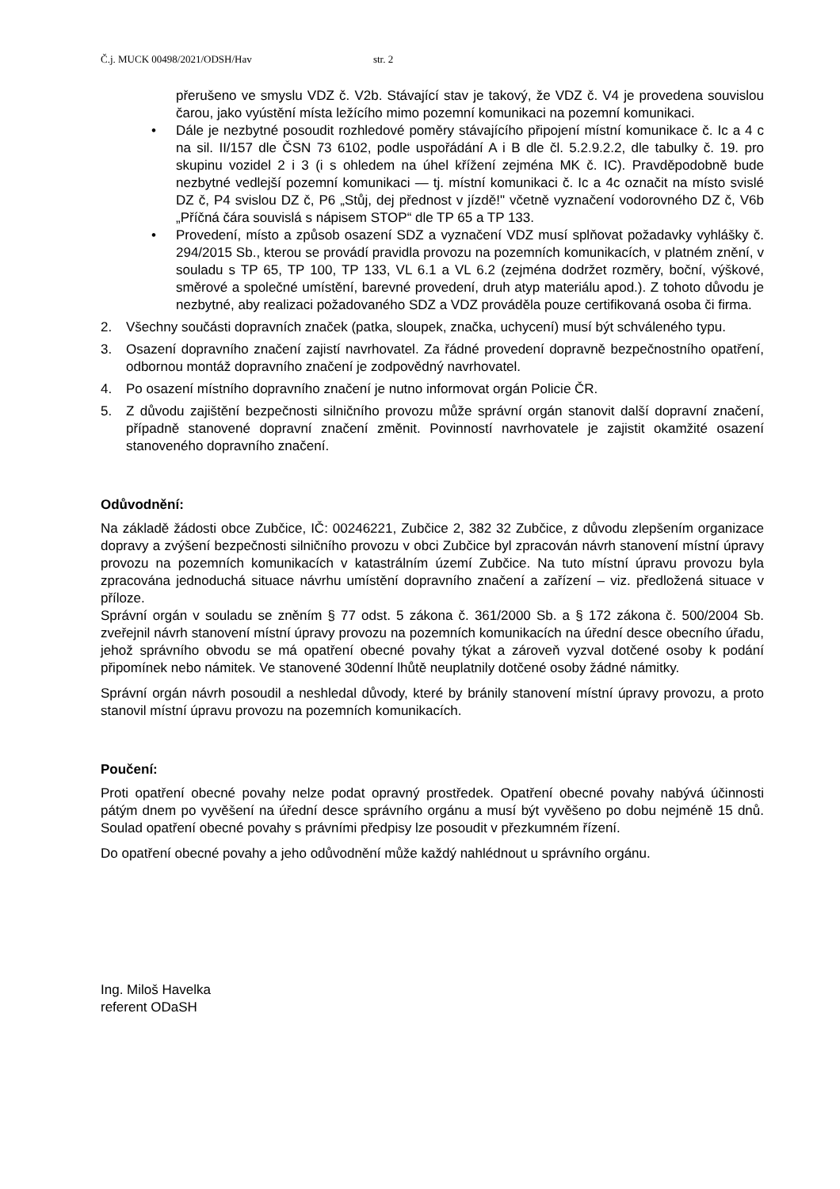Č.j. MUCK 00498/2021/ODSH/Hav str. 2
přerušeno ve smyslu VDZ č. V2b. Stávající stav je takový, že VDZ č. V4 je provedena souvislou čarou, jako vyústění místa ležícího mimo pozemní komunikaci na pozemní komunikaci.
• Dále je nezbytné posoudit rozhledové poměry stávajícího připojení místní komunikace č. Ic a 4 c na sil. II/157 dle ČSN 73 6102, podle uspořádání A i B dle čl. 5.2.9.2.2, dle tabulky č. 19. pro skupinu vozidel 2 i 3 (i s ohledem na úhel křížení zejména MK č. IC). Pravděpodobně bude nezbytné vedlejší pozemní komunikaci — tj. místní komunikaci č. Ic a 4c označit na místo svislé DZ č, P4 svislou DZ č, P6 „Stůj, dej přednost v jízdě!" včetně vyznačení vodorovného DZ č, V6b „Příčná čára souvislá s nápisem STOP“ dle TP 65 a TP 133.
• Provedení, místo a způsob osazení SDZ a vyznačení VDZ musí splňovat požadavky vyhlášky č. 294/2015 Sb., kterou se provádí pravidla provozu na pozemních komunikacích, v platném znění, v souladu s TP 65, TP 100, TP 133, VL 6.1 a VL 6.2 (zejména dodržet rozměry, boční, výškové, směrové a společné umístění, barevné provedení, druh atyp materiálu apod.). Z tohoto důvodu je nezbytné, aby realizaci požadovaného SDZ a VDZ prováděla pouze certifikovaná osoba či firma.
2. Všechny součásti dopravních značek (patka, sloupek, značka, uchycení) musí být schváleného typu.
3. Osazení dopravního značení zajistí navrhovatel. Za řádné provedení dopravně bezpečnostního opatření, odbornou montáž dopravního značení je zodpovědný navrhovatel.
4. Po osazení místního dopravního značení je nutno informovat orgán Policie ČR.
5. Z důvodu zajištění bezpečnosti silničního provozu může správní orgán stanovit další dopravní značení, případně stanovené dopravní značení změnit. Povinností navrhovatele je zajistit okamžité osazení stanoveného dopravního značení.
Odůvodnění:
Na základě žádosti obce Zubčice, IČ: 00246221, Zubčice 2, 382 32 Zubčice, z důvodu zlepšením organizace dopravy a zvýšení bezpečnosti silničního provozu v obci Zubčice byl zpracován návrh stanovení místní úpravy provozu na pozemních komunikacích v katastrálním území Zubčice. Na tuto místní úpravu provozu byla zpracována jednoduchá situace návrhu umístění dopravního značení a zařízení – viz. předložená situace v příloze.
Správní orgán v souladu se zněním § 77 odst. 5 zákona č. 361/2000 Sb. a § 172 zákona č. 500/2004 Sb. zveřejnil návrh stanovení místní úpravy provozu na pozemních komunikacích na úřední desce obecního úřadu, jehož správního obvodu se má opatření obecné povahy týkat a zároveň vyzval dotčené osoby k podání připomínek nebo námitek. Ve stanovené 30denní lhůtě neuplatnily dotčené osoby žádné námitky.
Správní orgán návrh posoudil a neshledal důvody, které by bránily stanovení místní úpravy provozu, a proto stanovil místní úpravu provozu na pozemních komunikacích.
Poučení:
Proti opatření obecné povahy nelze podat opravný prostředek. Opatření obecné povahy nabývá účinnosti pátým dnem po vyvěšení na úřední desce správního orgánu a musí být vyvěšeno po dobu nejméně 15 dnů. Soulad opatření obecné povahy s právními předpisy lze posoudit v přezkumném řízení.
Do opatření obecné povahy a jeho odůvodnění může každý nahlédnout u správního orgánu.
Ing. Miloš Havelka
referent ODaSH